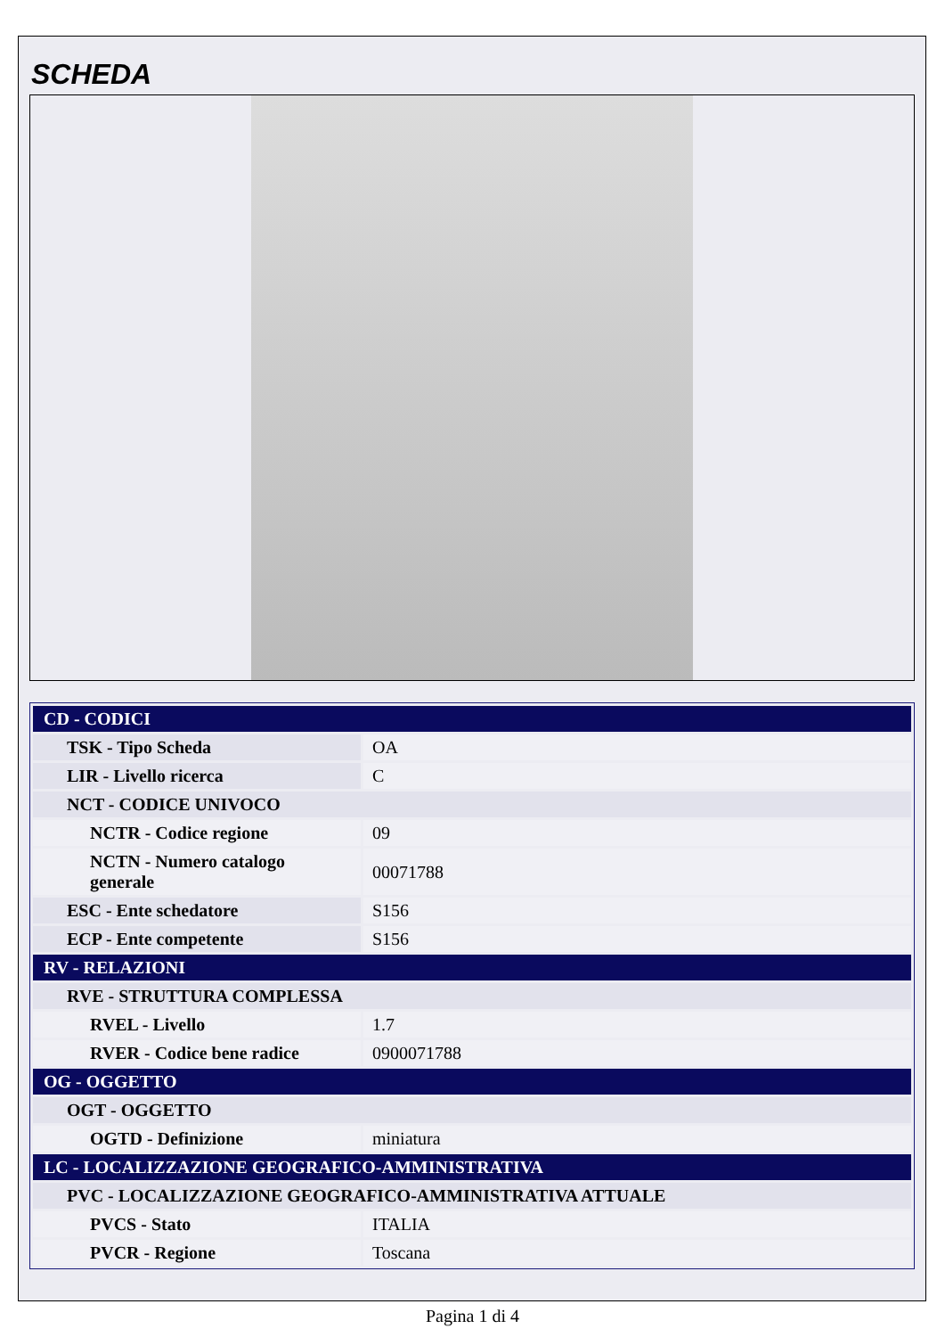SCHEDA
| CD - CODICI | |
| TSK - Tipo Scheda | OA |
| LIR - Livello ricerca | C |
| NCT - CODICE UNIVOCO | |
| NCTR - Codice regione | 09 |
| NCTN - Numero catalogo generale | 00071788 |
| ESC - Ente schedatore | S156 |
| ECP - Ente competente | S156 |
| RV - RELAZIONI | |
| RVE - STRUTTURA COMPLESSA | |
| RVEL - Livello | 1.7 |
| RVER - Codice bene radice | 0900071788 |
| OG - OGGETTO | |
| OGT - OGGETTO | |
| OGTD - Definizione | miniatura |
| LC - LOCALIZZAZIONE GEOGRAFICO-AMMINISTRATIVA | |
| PVC - LOCALIZZAZIONE GEOGRAFICO-AMMINISTRATIVA ATTUALE | |
| PVCS - Stato | ITALIA |
| PVCR - Regione | Toscana |
Pagina 1 di 4